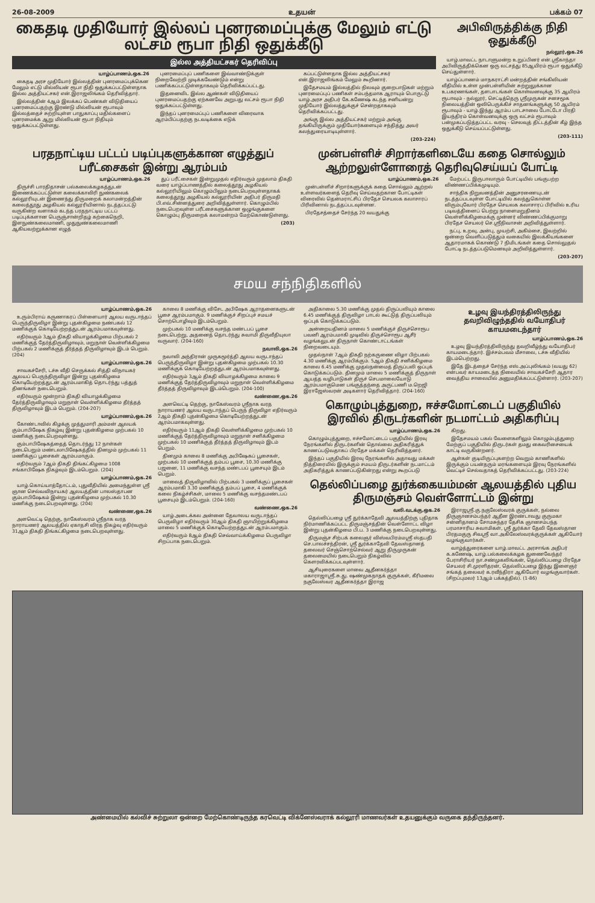26-08-2009 உதயன் பக்கம் 07
கைதடி முதியோர் இல்லப் புனரமைப்புக்கு மேலும் எட்டு லட்சம் ரூபா நிதி ஒதுக்கீடு
இல்ல அத்தியட்சகர் தெரிவிப்பு
யாழ்ப்பாணம்,ஒக.26
கைதடி அரச முதியோர் இல்லத்தின் புனரமைப்புக்கென மேலும் எட்டு மில்லியன் ரூபா நிதி ஒதுக்கப்பட்டுள்ளதாக இல்ல அத்தியட்சகர் என்.இராஜலிங்கம் தெரிவித்தார்.
இல்லத்தின் 4ஆம் இலக்கப் பெண்கள் விடுதியைப் புனரமைப்பதற்கு இரண்டு மில்லியன் ரூபாவும் இல்லத்தைச் சுற்றியுள்ள பாதுகாப்பு மதில்களைப் புனரமைக்க ஆறு மில்லியன் ரூபா நிதியும் ஒதுக்கப்பட்டுள்ளது.
புனரமைப்புப் பணிகளை இவ்வாண்டுக்குள் நிறைவேற்றி முடிக்கவேண்டும் என்று பணிக்கப்பட்டுள்ளதாகவும் தெரிவிக்கப்பட்டது.
இதனைவிட இல்ல ஆண்கள் விடுதியைப் புனரமைப்பதற்கு ஏற்கனவே அறுபது லட்சம் ரூபா நிதி ஒதுக்கப்பட்டுள்ளது.
இந்தப் புனரமைப்புப் பணிகளை விரைவாக ஆரம்பிப்பதற்கு நடவடிக்கை எடுக்
கப்பட்டுள்ளதாக இல்ல அத்தியட்சகர் என்.இராஜலிங்கம் மேலும் கூறினார்.
இதேசமயம் இல்லத்தில் நிலவும் குறைபாடுகள் மற்றும் புனரமைப்புப் பணிகள் சம்பந்தமாக ஆராயும் பொருட்டு யாழ்.அரச அதிபர் கே.கணேஷ் கடந்த சனியன்று முதியோர் இல்லத்துக்குச் சென்றதாகவும் தெரிவிக்கப்பட்டது.
அங்கு இல்ல அத்தியட்சகர் மற்றும் அங்கு தங்கியிருக்கும் முதியோர்களையும் சந்தித்து அவர் கலந்துரையாடியுள்ளார்.
(203-224)
அபிவிருத்திக்கு நிதி ஒதுக்கீடு
நல்லூர்,ஒக.26
யாழ்.மாவட்ட நாடாளுமன்ற உறுப்பினர் என்.ஸ்ரீகாந்தா அபிவிருத்திக்கென ஒரு லட்சத்து 85ஆயிரம் ரூபா ஒதுக்கீடு செய்துள்ளார்.
யாழ்ப்பாணம் மாநகராட்சி மன்றத்தின் சங்கிலியன் வீதியில் உள்ள முன்பள்ளியின் சுற்றுலுக்கான உபகரணங்கள், தளபாடங்கள் கொள்வனவுக்கு 35 ஆயிரம் ரூபாவும் - நல்லூர், செட்டித்தெரு ஸ்ரீமுருகன் சனசமூக நிலையத்தின் ஒலிபெருக்கிச் சாதனங்களுக்கு 50 ஆயிரம் ரூபாவும் - யாழ்.இந்து ஆரம்ப பாடசாலை போட்டோ பிரதி இயந்திரம் கொள்வனவுக்கு ஒரு லட்சம் ரூபாவும் பன்முகப்படுத்தப்பட்ட வரவு - செலவுத் திட்டத்தின் கீழ் இந்த ஒதுக்கீடு செய்யப்பட்டுள்ளது.
(203-111)
பரதநாட்டிய பட்டப் படிப்புகளுக்கான எழுத்துப் பரீட்சைகள் இன்று ஆரம்பம்
யாழ்ப்பாணம்,ஒக.26
திருச்சி பாரதிதாசன் பல்கலைக்கழகத்துடன் இணைக்கப்பட்டுள்ள கலைக்காவிரி நுண்கலைக் கல்லூரியுடன் இணைந்து திருமறைக் கலாமன்றத்தின் கலைத்தூது அழகியல் கல்லூரியினால் நடத்தப்பட்டு வருகின்ற வளாகம் கடந்த பரதநாட்டிய பட்டப் படிப்புக்களான பெருஞ்சான்றிதழ் கற்கைநெறி, இளநுண்கலைமாணி, முதுநுண்கலைமாணி ஆகியவற்றுக்கான எழுத்
துப் பரீட்சைகள் இன்றுமுதல் எதிர்வரும் முதலாம் திகதி வரை யாழ்ப்பாணத்தில் கலைத்தூது அழகியல் கல்லூரியிலும் கொழும்பிலும் நடைபெறவுள்ளதாகக் கலைத்தூது அழகியல் கல்லூரியின் அதிபர் திருமதி பி.எவ்.சின்னத்துரை அறிவித்துள்ளார். கொழும்பில் நடைபெறவுள்ள பரீட்சைகளுக்கான ஒழுங்குகளை கொழும்பு திருமறைக் கலாமன்றம் மேற்கொண்டுள்ளது.
(203)
முன்பள்ளிச் சிறார்களிடையே கதை சொல்லும் ஆற்றலுள்ளோரைத் தெரிவுசெய்யப் போட்டி
யாழ்ப்பாணம்,ஒக.26
முன்பள்ளிச் சிறார்களுக்குக் கதை சொல்லும் ஆற்றல் உள்ளவர்களைத் தெரிவு செய்வதற்கான போட்டிகள் விரைவில் தென்மராட்சிப் பிரதேச செயலக கலாசாரப் பிரிவினால் நடத்தப்படவுள்ளன.
பிரதேசத்தைச் சேர்ந்த 20 வயதுக்கு
மேற்பட்ட இருபாலாரும் போட்டியில் பங்குபற்ற விண்ணப்பிக்கமுடியும்.
சாந்திக நிறுவனத்தின் அனுசரணையுடன் நடத்தப்படவுள்ள போட்டியில் கலந்துகொள்ள விரும்புவோர் பிரதேச செயலக கலாசாரப் பிரிவில் உரிய படிவத்தினைப் பெற்று நாளைமறுதினம் வெள்ளிக்கிழமைக்கு முன்னர் விண்ணப்பிக்குமாறு பிரதேச செயலர் செ.ஸ்ரீநிவாசன் அறிவித்துள்ளார்.
நட்பு, உறவு, அன்பு, முயற்சி, அகிம்சை, இவற்றில் ஒன்றை வெளிப்படுத்தும் வகையில் இலக்கியங்களை ஆதாரமாகக் கொண்டு 7 நிமிடங்கள் கதை சொல்லுதல் போட்டி நடத்தப்படுமெனவும் அறிவித்துள்ளார்.
(203-207)
சமய சந்நிதிகளில்
யாழ்ப்பாணம்,ஒக.26
உரும்பிராய் கருணாகரப் பிள்ளையார் ஆலய வருடாந்தப் பெருந்திருவிழா இன்று புதன்கிழமை நண்பகல் 12 மணிக்குக் கொடியேற்றத்துடன் ஆரம்பமாகவுள்ளது.
எதிர்வரும் 3ஆம் திகதி வியாழக்கிழமை பிற்பகல் 2 மணிக்குத் தேர்த்திருவிழாவும், மறுநாள் வெள்ளிக்கிழமை பிற்பகல் 2 மணிக்குத் தீர்த்தத் திருவிழாவும் இடம் பெறும். (204)
யாழ்ப்பாணம்,ஒக.26
சாவகச்சேரி, டச்சு வீதி செருக்கல் சித்தி விநாயகர் ஆலயப் பெருந்திருவிழா இன்று புதன்கிழமை கொடியேற்றத்துடன் ஆரம்பமாகித் தொடர்ந்து பத்துத் தினங்கள் நடைபெறும்.
எதிர்வரும் மூன்றாம் திகதி வியாழக்கிழமை தேர்த்திருவிழாவும் மறுநாள் வெள்ளிக்கிழமை தீர்த்தத் திருவிழாவும் இடம் பெறும். (204-207)
யாழ்ப்பாணம்,ஒக.26
கோண்டாவில் கிழக்கு முத்துமாரி அம்மன் ஆலயக் கும்பாபிஷேக நிகழ்வு இன்று புதன்கிழமை முற்பகல் 10 மணிக்கு நடைபெறவுள்ளது.
கும்பாபிஷேகத்தைத் தொடர்ந்து 12 நாள்கள் நடைபெறும் மண்டலாபிஷேகத்தில் தினமும் முற்பகல் 11 மணிக்குப் பூசைகள் ஆரம்பமாகும்.
எதிர்வரும் 7ஆம் திகதி திங்கட்கிழமை 1008 சங்காபிஷேக நிகழ்வும் இடம்பெறும். (204)
யாழ்ப்பாணம்,ஒக.26
யாழ்.கொய்யாத்தோட்டம், புதுவீதியில் அமைந்துள்ள ஸ்ரீ ஞான செல்வவிநாயகர் ஆலயத்தின் பாலஸ்தாபன கும்பாபிஷேகம் இன்று புதன்கிழமை முற்பகல் 10.30 மணிக்கு நடைபெறவுள்ளது. (204)
வண்ணை,ஒக.26
அளவெட்டி தெற்கு, நாகேஸ்வரம் ஸ்ரீநாக வரத நாராயணர் ஆலயத்தில் ஏகாதசி விரத நிகழ்வு எதிர்வரும் 31ஆம் திகதி திங்கட்கிழமை நடைபெறவுள்ளது.
காலை 8 மணிக்கு விசேட அபிஷேக ஆராதனைகளுடன் பூசை ஆரம்பமாகும். 9 மணிக்குச் சிறப்புச் சமயச் சொற்பொழிவும் இடம்பெறும்.
முற்பகல் 10 மணிக்கு வசந்த மண்டபப் பூசை நடைபெற்று, அதனைத் தொடர்ந்து சுவாமி திருவீதியுலா வருவார். (204-160)
நவாலி,ஒக.26
நவாலி அந்திரான் முருகமூர்த்தி ஆலய வருடாந்தப் பெருந்திருவிழா இன்று புதன்கிழமை முற்பகல் 10.30 மணிக்குக் கொடியேற்றத்துடன் ஆரம்பமாகவுள்ளது.
எதிர்வரும் 3ஆம் திகதி வியாழக்கிழமை காலை 9 மணிக்குத் தேர்த்திருவிழாவும் மறுநாள் வெள்ளிக்கிழமை தீர்த்தத் திருவிழாவும் இடம்பெறும். (204-100)
வண்ணை,ஒக.26
அளவெட்டி தெற்கு, நாகேஸ்வரம் ஸ்ரீநாக வரத நாராயணர் ஆலய வருடாந்தப் பெருந் திருவிழா எதிர்வரும் 2ஆம் திகதி புதன்கிழமை கொடியேற்றத்துடன் ஆரம்பமாகவுள்ளது.
எதிர்வரும் 11ஆம் திகதி வெள்ளிக்கிழமை முற்பகல் 10 மணிக்குத் தேர்த்திருவிழாவும் மறுநாள் சனிக்கிழமை முற்பகல் 10 மணிக்குத் தீர்த்தத் திருவிழாவும் இடம் பெறும்.
தினமும் காலை 8 மணிக்கு அபிஷேகப் பூசைகள், முற்பகல் 10 மணிக்குத் தம்பப் பூசை, 10.30 மணிக்கு பஜனை, 11 மணிக்கு வசந்த மண்டபப் பூசையும் இடம் பெறும்.
மாலைத் திருவிழாவில் பிற்பகல் 3 மணிக்குப் பூசைகள் ஆரம்பமாகி 3.30 மணிக்குத் தம்பப் பூசை, 4 மணிக்குக் கலை நிகழ்ச்சிகள், மாலை 5 மணிக்கு வசந்தமண்டபப் பூசையும் இடம்பெறும். (204-160)
வண்ணை,ஒக.26
யாழ்.அடைக்கல அன்னை தேவாலய வருடாந்தப் பெருவிழா எதிர்வரும் 30ஆம் திகதி ஞாயிற்றுக்கிழமை மாலை 5 மணிக்குக் கொடியேற்றத்துடன் ஆரம்பமாகும்.
எதிர்வரும் 8ஆம் திகதி செவ்வாய்க்கிழமை பெருவிழா சிறப்பாக நடைபெறும்.
அதிகாலை 5.30 மணிக்கு முதல் திருப்பலியும் காலை 6.45 மணிக்குத் திருவிழா பாடல் கூட்டுத் திருப்பலியும் ஒப்புக் கொடுக்கப்படும்.
அன்றையதினம் மாலை 5 மணிக்குச் திருச்சொரூப பவனி ஆரம்பமாகி முடிவில் திருச்சொரூப ஆசீர் வழங்கலுடன் திருநாள் கொண்டாட்டங்கள் நிறைவடையும்.
முதல்நாள் 7ஆம் திகதி நற்கருணை விழா பிற்பகல் 4.30 மணிக்கு ஆரம்பிக்கும். 5ஆம் திகதி சனிக்கிழமை காலை 6.45 மணிக்கு முதல்நன்மைத் திருப்பலி ஒப்புக் கொடுக்கப்படும். தினமும் மாலை 5 மணிக்குத் திருநாள் ஆயத்த வழிபாடுகள் திருச் செபமாலையோடு ஆரம்பமாகுமென பங்குத்தந்தை அருட்பணி ம.றெஜி இராஜேஸ்வரன் அடிகளார் தெரிவித்தார். (204-160)
உழவு இயந்திரத்திலிருந்து தவறிவிழுந்ததில் வயோதிபர் காயமடைந்தார்
யாழ்ப்பாணம்,ஒக.26
உழவு இயந்திரத்திலிருந்து தவறிவீழ்ந்து வயோதிபர் காயமடைந்தார். இச்சம்பவம் மீசாலை, டச்சு வீதியில் இடம்பெற்றது.
இதே இடத்தைச் சேர்ந்த எஸ்.அப்புலிங்கம் (வயது 62) என்பவர் காயமடைந்த நிலையில் சாவகச்சேரி ஆதார வைத்திய சாலையில் அனுமதிக்கப்பட்டுள்ளார். (203-207)
கொழும்புத்துறை, ஈச்சமோட்டைப் பகுதியில் இரவில் திருடர்களின் நடமாட்டம் அதிகரிப்பு
யாழ்ப்பாணம்,ஒக.26
கொழும்புத்துறை, ஈச்சமோட்டைப் பகுதியில் இரவு நேரங்களில் திருடர்களின் தொல்லை அதிகரித்துக் காணப்படுவதாகப் பிரதேச மக்கள் தெரிவித்தனர்.
இந்தப் பகுதியில் இரவு நேரங்களில் அதாவது மக்கள் நித்திரையில் இருக்கும் சமயம் திருடர்களின் நடமாட்டம் அதிகரித்துக் காணப்படுகின்றது என்று கூறப்படு
கிறது.
இதேசமயம் பகல் வேளைகளிலும் கொழும்புத்துறை மேற்குப் பகுதியில் திருடர்கள் தமது கைவரிசையைக் காட்டி வருகின்றனர்.
ஆள்கள் குடியிருப்புகளற்ற வெறும் காணிகளில் இருக்கும் பயன்தரும் மரங்களையும் இரவு நேரங்களில் வெட்டிச் செல்வதாகத் தெரிவிக்கப்பட்டது. (203-224)
தெல்லிப்பழை துர்க்கையம்மன் ஆலயத்தில் புதிய திருமஞ்சம் வெள்ளோட்டம் இன்று
வலி.வடக்கு,ஒக.26
தெல்லிப்பழை ஸ்ரீ துர்க்காதேவி ஆலயத்திற்கு புதிதாக நிர்மாணிக்கப்பட்ட திருமஞ்சத்தின் வெள்ளோட்ட விழா இன்று புதன்கிழமை பி.ப. 3 மணிக்கு நடைபெறவுள்ளது.
திருமஞ்ச சிற்பக் கலைஞர் விஸ்வபிரம்மஸ்ரீ ஸ்தபதி செ.பாலச்சந்திரன், ஸ்ரீ துர்க்காதேவி தேவஸ்தானத் தலைவர் செஞ்சொற்செல்வர் ஆறு திருமுருகன் தலைமையில் நடைபெறும் நிகழ்வில் கௌரவிக்கப்படவுள்ளார்.
ஆசியுரைகளை மாவை ஆதீனகர்த்தா மகாராஜாஸ்ரீ.சு.து. ஷண்முகநாதக் குருக்கள், கீரிமலை நகுலேஸ்வர ஆதீனகர்த்தா இராஜ
இராஜஸ்ரீ.கு.நகுலேஸ்வரக் குருக்கள், நல்லை திருஞானசம்பந்தர் ஆதீன இரண்டாவது குருமகா சன்னிதானம் சோமசுந்தர தேசிக ஞானசம்பந்த பரமாசாரிய சுவாமிகள், ஸ்ரீ துர்க்கா தேவி தேவஸ்தான பிரதமகுரு சிவஸ்ரீ வா.அகிலேஸ்வரக்குருக்கள் ஆகியோர் வழங்குவார்கள்.
வாழ்த்துரைகளை யாழ்.மாவட்ட அரசாங்க அதிபர் க.கணேஷ், யாழ்.பல்கலைக்கழக துணைவேந்தர் பேராசிரியர் நா.சண்முகலிங்கன், தெல்லிப்பழை பிரதேச செயலர் சி.முரளிதரன், தெல்லிப்பழை இந்து இளைஞர் சங்கத் தலைவர் க.ரவீந்திரா ஆகியோர் வழங்குவார்கள். (சிறப்புமலர் 13ஆம் பக்கத்தில்). (1-86)
அண்மையில் கல்விச் சுற்றுலா ஒன்றை மேற்கொண்டிருந்த கரவெட்டி விக்னேஸ்வராக் கல்லூரி மாணவர்கள் உதயனுக்கும் வருகை தந்திருந்தனர்.